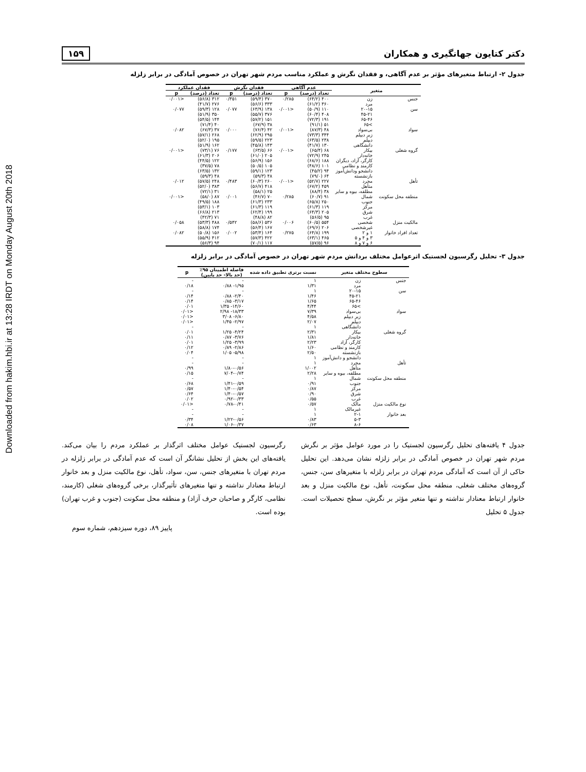Downloaded from hakim.hbi.ir at 13:28 IRDT on Monday August 20th 2018
دکتر کتایون جهانگیری و همکاران ۱۵۹
جدول ۲- ارتباط متغیرهای مؤثر بر عدم آگاهی، و فقدان نگرش و عملکرد مناسب مردم شهر تهران در خصوص آمادگی در برابر زلزله
| متغیر | | عدم آگاهی | | فقدان نگرش | | فقدان عملکرد | |
| --- | --- | --- | --- | --- | --- | --- | --- |
| | | تعداد (درصد) | p | تعداد (درصد) | p | تعداد (درصد) | p |
| جنس | زن مرد | ۴۰۰ (۶۴/۲) ۳۶۰ (۶۱/۲) | ۰/۲۸۵ | ۳۷۰ (۵۹/۴) ۳۳۳ (۵۶/۶) | ۰/۳۵۱ | ۳۱۲ (۵۶/۸) ۲۷۶ (۴۱/۷) | <۰/۰۰۱ |
| سن | ۲۰-۱۵ ۴۵-۲۱ ۶۵-۴۶ >۶۵ | ۱۱۰ (۵۰/۹) ۴۰۸ (۶۰/۴) ۱۹۱ (۷۲/۳) ۵۱ (۹۱/۱) | <۰/۰۰۱ | ۱۳۸ (۶۳/۹) ۳۷۶ (۵۵/۷) ۱۵۱ (۵۷/۲) ۳۸ (۶۷/۹) | ۰/۰۷۷ | ۱۲۸ (۵۹/۳) ۳۵۰ (۵۱/۹) ۱۴۴ (۵۴/۵) ۴۰ (۷۱/۴) | ۰/۰۷۷ |
| سواد | بی‌سواد زیر دیپلم دیپلم دانشگاهی | ۴۸ (۸۷/۳) ۳۴۴ (۷۳/۳) ۲۳۸ (۶۳/۵) ۱۳۰ (۴۱/۷) | <۰/۰۰۱ | ۴۲ (۷۶/۴) ۲۹۵ (۶۲/۹) ۲۲۳ (۵۹/۵) ۱۴۳ (۴۵/۸) | ۰/۰۰۰ | ۳۷ (۶۷/۳) ۲۶۸ (۵۷/۱) ۱۹۵ (۵۲/۰) ۱۶۲ (۵۱/۹) | ۰/۰۸۲ |
| گروه شغلی | بیکار خانه‌دار کارگر، آزاد، دیگران کارمند و نظامی دانشجو ودانش‌آموز بازنشسته | ۶۸ (۶۵/۴) ۲۴۵ (۷۲/۹) ۱۸۸ (۶۸/۶) ۱۰۱ (۴۸/۶) ۹۴ (۴۵/۲) ۶۴ (۷۹/۰) | <۰/۰۰۱ | ۶۶ (۶۳/۵) ۲۰۵ (۶۱/۰) ۱۵۶ (۵۶/۹) ۱۰۵ (۵۰/۵) ۱۲۳ (۵۹/۱) ۴۸ (۵۹/۳) | ۰/۱۷۷ | ۷۶ (۷۳/۱) ۲۰۶ (۶۱/۳) ۱۲۲ (۴۴/۵) ۷۸ (۳۷/۵) ۱۳۲ (۶۳/۵) ۴۸ (۵۹/۳) | <۰/۰۰۱ |
| تأهل | مجرد متأهل مطلقه، بیوه و سایر | ۲۲۷ (۵۲/۷) ۴۵۹ (۶۷/۲) ۳۸ (۸۸/۴) | <۰/۰۰۱ | ۲۶۰ (۶۰/۳) ۴۱۸ (۵۶/۷) ۲۵ (۵۸/۱) | ۰/۴۸۳ | ۲۴۸ (۵۷/۵) ۳۸۳ (۵۲/۰) ۳۱ (۷۲/۱) | ۰/۰۱۲ |
| منطقه محل سکونت | شمال جنوب مرکز شرق غرب | ۹۱ (۶۰/۷) ۲۵۰ (۶۵/۸) ۱۱۹ (۶۱/۳) ۲۰۵ (۶۴/۳) ۹۵ (۵۶/۵) | ۰/۲۸۵ | ۷۰ (۴۶/۷) ۲۳۳ (۶۱/۳) ۱۱۹ (۶۱/۳) ۱۹۹ (۶۲/۴) ۸۲ (۴۸/۸) | ۰/۰۰۱ | ۸۷ (۵۸/۰) ۱۸۸ (۴۹/۵) ۱۰۳ (۵۳/۱) ۲۱۳ (۶۶/۸) ۷۱ (۴۲/۳) | <۰/۰۰۱ |
| مالکیت منزل | شخصی غیرشخصی | ۵۵۴ (۶۰/۵) ۲۰۶ (۶۹/۶) | ۰/۰۰۶ | ۵۳۶ (۵۸/۶) ۱۶۷ (۵۶/۴) | ۰/۵۴۲ | ۴۸۸ (۵۳/۳) ۱۷۴ (۵۸/۸) | ۰/۰۵۸ |
| تعداد افراد خانوار | ۱ و ۲ ۳ و ۴ و ۵ ۶ و ۷ و ۸ | ۱۹۹ (۶۴/۸) ۴۶۵ (۶۳/۱) ۹۶ (۵۷/۵) | ۰/۲۷۵ | ۱۶۴ (۵۳/۴) ۴۲۲ (۵۷/۳) ۱۱۷ (۷۰/۱) | ۰/۰۰۲ | ۱۵۶ (۵۰/۸) ۴۱۲ (۵۵/۹) ۹۴ (۵۶/۳) | ۰/۰۸۲ |
جدول ۳- تحلیل رگرسیون لجستیک اثرعوامل مختلف بردانش مردم شهر تهران در خصوص آمادگی در برابر زلزله
| سطوح مختلف متغیر | | نسبت برتری تطبیق داده شده | فاصله اطمینان ۹۵٪ (حد بالا- حد پایین) | p |
| --- | --- | --- | --- | --- |
| جنس | زن مرد | ۱ ۱/۳۱ | - ۱/۹۵- ۰/۸۸ | - ۰/۱۸ |
| سن | ۲۰-۱۵ ۴۵-۲۱ ۶۵-۴۶ >۶۵ | ۱ ۱/۴۶ ۱/۶۵ ۴/۴۴ | - ۲/۴۰- ۰/۸۸ ۳/۱۷- ۰/۸۵ ۱۴/۶۰- ۱/۳۵ | - ۰/۱۴ ۰/۱۴ ۰/۰۱ |
| سواد | بی‌سواد زیر دیپلم دیپلم دانشگاهی | ۷/۳۹ ۴/۵۸ ۲/۰۷ ۱ | ۱۸/۳۳- ۲/۹۸ ۶/۸۰- ۳/۰۸ ۲/۹۷- ۱/۴۵ - | <۰/۰۱ <۰/۰۱ <۰/۰۱ - |
| گروه شغلی | بیکار خانه‌دار کارگر، آزاد کارمند و نظامی بازنشسته دانشجو و دانش‌آموز | ۲/۳۱ ۱/۸۱ ۲/۲۳ ۱/۶۰ ۲/۵۰ ۱ | ۴/۲۴- ۱/۲۵ ۳/۷۶- ۰/۸۷ ۳/۹۹- ۱/۲۵ ۲/۸۶- ۰/۸۹ ۵/۹۸- ۱/۰۵ - | ۰/۰۱ ۰/۱۱ ۰/۰۱ ۰/۱۲ ۰/۰۴ - |
| تأهل | مجرد متأهل مطلقه، بیوه و سایر | ۱ ۱/۰۰۲ ۲/۲۸ | - ۱/۸۰-۰/۵۶ ۷/۰۴-۰/۷۴ | - ۰/۹۹ ۰/۱۵ |
| منطقه محل سکونت | شمال جنوب مرکز شرق غرب | ۱ ۰/۹۱ ۰/۸۷ ۰/۹۰ ۰/۵۵ | - ۱/۴۱-۰/۵۹ ۱/۴۰-۰/۵۴ ۱/۴۰-۰/۵۷ ۰/۹۲-۰/۳۳ | - ۰/۶۸ ۰/۵۷ ۰/۶۴ ۰/۰۲ |
| نوع مالکیت منزل | مالک غیرمالک | ۰/۵۷ ۱ | ۰/۷۸-۰/۴۱ - | <۰/۰۱ - |
| بعد خانوار | ۲-۱ ۵-۳ ۸-۶ | ۱ ۰/۸۳ ۰/۶۳ | - ۱/۲۲-۰/۵۶ ۱/۰۶-۰/۳۷ | - ۰/۳۴ ۰/۰۸ |
جدول ۴ یافته‌های تحلیل رگرسیون لجستیک را در مورد عوامل مؤثر بر نگرش مردم شهر تهران در خصوص آمادگی در برابر زلزله نشان می‌دهد. این تحلیل حاکی از آن است که آمادگی مردم تهران در برابر زلزله با متغیرهای سن، جنس، گروه‌های مختلف شغلی، منطقه محل سکونت، تأهل، نوع مالکیت منزل و بعد خانوار ارتباط معنادار نداشته و تنها متغیر مؤثر بر نگرش، سطح تحصیلات است. جدول ۵ تحلیل
رگرسیون لجستیک عوامل مختلف اثرگذار بر عملکرد مردم را بیان می‌کند. یافته‌های این بخش از تحلیل نشانگر آن است که عدم آمادگی در برابر زلزله در مردم تهران با متغیرهای جنس، سن، سواد، تأهل، نوع مالکیت منزل و بعد خانوار ارتباط معنادار نداشته و تنها متغیرهای تأثیرگذار، برخی گروه‌های شغلی (کارمند، نظامی، کارگر و صاحبان حرف آزاد) و منطقه محل سکونت (جنوب و غرب تهران) بوده است.
پاییز ۸۹، دوره سیزدهم، شماره سوم